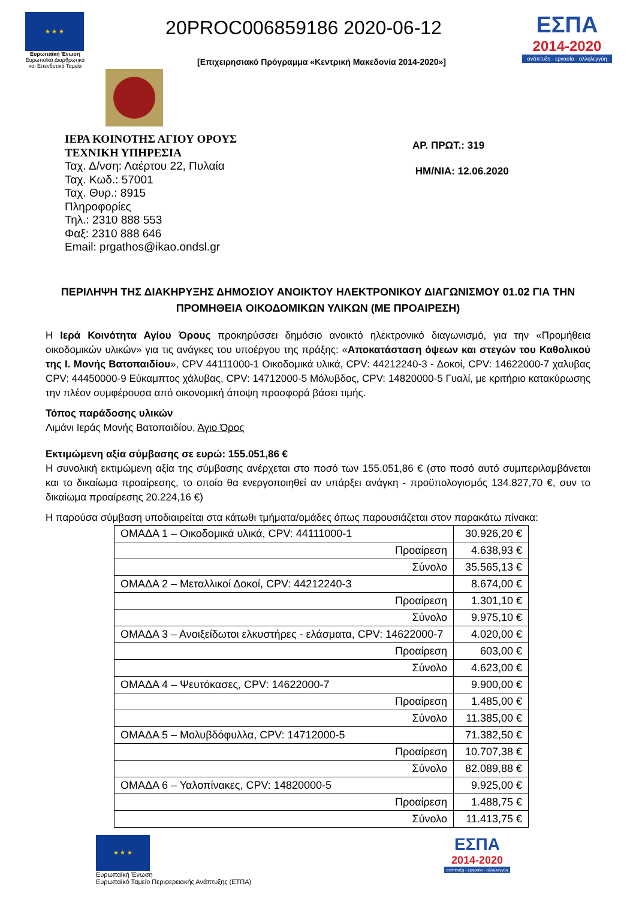★ ★ ★
Ευρωπαϊκή Ένωση
Ευρωπαϊκά Διαρθρωτικά και Επενδυτικά Ταμεία
20PROC006859186 2020-06-12
[Επιχειρησιακό Πρόγραμμα «Κεντρική Μακεδονία 2014-2020»]
ΕΣΠΑ
2014-2020
ανάπτυξη - εργασία - αλληλεγγύη
ΙΕΡΑ ΚΟΙΝΟΤΗΣ ΑΓΙΟΥ ΟΡΟΥΣ
ΤΕΧΝΙΚΗ ΥΠΗΡΕΣΙΑ
Ταχ. Δ/νση: Λαέρτου 22, Πυλαία
Ταχ. Κωδ.: 57001
Ταχ. Θυρ.: 8915
Πληροφορίες
Τηλ.: 2310 888 553
Φαξ: 2310 888 646
Email: prgathos@ikao.ondsl.gr
ΑΡ. ΠΡΩΤ.: 319
ΗΜ/ΝΙΑ: 12.06.2020
ΠΕΡΙΛΗΨΗ ΤΗΣ ΔΙΑΚΗΡΥΞΗΣ ΔΗΜΟΣΙΟΥ ΑΝΟΙΚΤΟΥ ΗΛΕΚΤΡΟΝΙΚΟΥ ΔΙΑΓΩΝΙΣΜΟΥ 01.02 ΓΙΑ ΤΗΝ ΠΡΟΜΗΘΕΙΑ ΟΙΚΟΔΟΜΙΚΩΝ ΥΛΙΚΩΝ (ΜΕ ΠΡΟΑΙΡΕΣΗ)
Η Ιερά Κοινότητα Αγίου Όρους προκηρύσσει δημόσιο ανοικτό ηλεκτρονικό διαγωνισμό, για την «Προμήθεια οικοδομικών υλικών» για τις ανάγκες του υποέργου της πράξης: «Αποκατάσταση όψεων και στεγών του Καθολικού της Ι. Μονής Βατοπαιδίου», CPV 44111000-1 Οικοδομικά υλικά, CPV: 44212240-3 - Δοκοί, CPV: 14622000-7 χαλυβας CPV: 44450000-9 Εύκαμπτος χάλυβας, CPV: 14712000-5 Μόλυβδος, CPV: 14820000-5 Γυαλί, με κριτήριο κατακύρωσης την πλέον συμφέρουσα από οικονομική άποψη προσφορά βάσει τιμής.
Τόπος παράδοσης υλικών
Λιμάνι Ιεράς Μονής Βατοπαιδίου, Άγιο Όρος
Εκτιμώμενη αξία σύμβασης σε ευρώ: 155.051,86 €
Η συνολική εκτιμώμενη αξία της σύμβασης ανέρχεται στο ποσό των 155.051,86 € (στο ποσό αυτό συμπεριλαμβάνεται και το δικαίωμα προαίρεσης, το οποίο θα ενεργοποιηθεί αν υπάρξει ανάγκη - προϋπολογισμός 134.827,70 €, συν το δικαίωμα προαίρεσης 20.224,16 €)
Η παρούσα σύμβαση υποδιαιρείται στα κάτωθι τμήματα/ομάδες όπως παρουσιάζεται στον παρακάτω πίνακα:
| ΟΜΑΔΑ 1 – Οικοδομικά υλικά, CPV: 44111000-1 | 30.926,20 € |
| Προαίρεση | 4.638,93 € |
| Σύνολο | 35.565,13 € |
| ΟΜΑΔΑ 2 – Μεταλλικοί Δοκοί, CPV: 44212240-3 | 8.674,00 € |
| Προαίρεση | 1.301,10 € |
| Σύνολο | 9.975,10 € |
| ΟΜΑΔΑ 3 – Ανοιξείδωτοι ελκυστήρες - ελάσματα, CPV: 14622000-7 | 4.020,00 € |
| Προαίρεση | 603,00 € |
| Σύνολο | 4.623,00 € |
| ΟΜΑΔΑ 4 – Ψευτόκασες, CPV: 14622000-7 | 9.900,00 € |
| Προαίρεση | 1.485,00 € |
| Σύνολο | 11.385,00 € |
| ΟΜΑΔΑ 5 – Μολυβδόφυλλα, CPV: 14712000-5 | 71.382,50 € |
| Προαίρεση | 10.707,38 € |
| Σύνολο | 82.089,88 € |
| ΟΜΑΔΑ 6 – Υαλοπίνακες, CPV: 14820000-5 | 9.925,00 € |
| Προαίρεση | 1.488,75 € |
| Σύνολο | 11.413,75 € |
★ ★ ★
Ευρωπαϊκή Ένωση
Ευρωπαϊκό Ταμείο Περιφερειακής Ανάπτυξης (ΕΤΠΑ)
ΕΣΠΑ
2014-2020
ανάπτυξη - εργασία - αλληλεγγύη